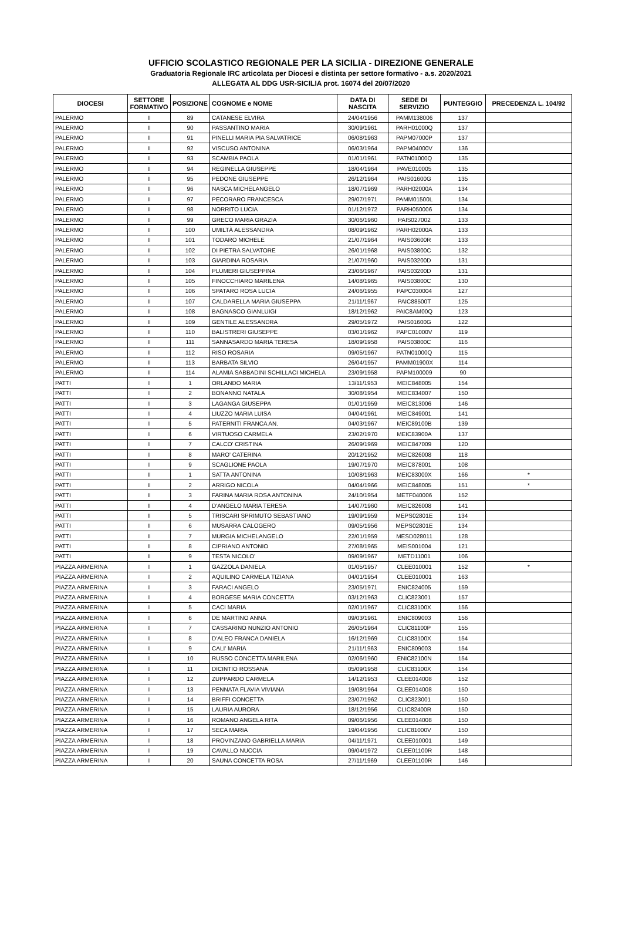UFFICIO SCOLASTICO REGIONALE PER LA SICILIA - DIREZIONE GENERALE
Graduatoria Regionale IRC articolata per Diocesi e distinta per settore formativo - a.s. 2020/2021
ALLEGATA AL DDG USR-SICILIA prot. 16074 del 20/07/2020
| DIOCESI | SETTORE FORMATIVO | POSIZIONE | COGNOME e NOME | DATA DI NASCITA | SEDE DI SERVIZIO | PUNTEGGIO | PRECEDENZA L. 104/92 |
| --- | --- | --- | --- | --- | --- | --- | --- |
| PALERMO | II | 89 | CATANESE ELVIRA | 24/04/1956 | PAMM138006 | 137 | |
| PALERMO | II | 90 | PASSANTINO MARIA | 30/09/1961 | PARH01000Q | 137 | |
| PALERMO | II | 91 | PINELLI MARIA PIA SALVATRICE | 06/08/1963 | PAPM07000P | 137 | |
| PALERMO | II | 92 | VISCUSO ANTONINA | 06/03/1964 | PAPM04000V | 136 | |
| PALERMO | II | 93 | SCAMBIA PAOLA | 01/01/1961 | PATN01000Q | 135 | |
| PALERMO | II | 94 | REGINELLA GIUSEPPE | 18/04/1964 | PAVE010005 | 135 | |
| PALERMO | II | 95 | PEDONE GIUSEPPE | 26/12/1964 | PAIS01600G | 135 | |
| PALERMO | II | 96 | NASCA MICHELANGELO | 18/07/1969 | PARH02000A | 134 | |
| PALERMO | II | 97 | PECORARO FRANCESCA | 29/07/1971 | PAMM01500L | 134 | |
| PALERMO | II | 98 | NORRITO LUCIA | 01/12/1972 | PARH050006 | 134 | |
| PALERMO | II | 99 | GRECO MARIA GRAZIA | 30/06/1960 | PAIS027002 | 133 | |
| PALERMO | II | 100 | UMILTÀ ALESSANDRA | 08/09/1962 | PARH02000A | 133 | |
| PALERMO | II | 101 | TODARO MICHELE | 21/07/1964 | PAIS03600R | 133 | |
| PALERMO | II | 102 | DI PIETRA SALVATORE | 26/01/1968 | PAIS03800C | 132 | |
| PALERMO | II | 103 | GIARDINA ROSARIA | 21/07/1960 | PAIS03200D | 131 | |
| PALERMO | II | 104 | PLUMERI GIUSEPPINA | 23/06/1967 | PAIS03200D | 131 | |
| PALERMO | II | 105 | FINOCCHIARO MARILENA | 14/08/1965 | PAIS03800C | 130 | |
| PALERMO | II | 106 | SPATARO ROSA LUCIA | 24/06/1955 | PAPC030004 | 127 | |
| PALERMO | II | 107 | CALDARELLA MARIA GIUSEPPA | 21/11/1967 | PAIC88500T | 125 | |
| PALERMO | II | 108 | BAGNASCO GIANLUIGI | 18/12/1962 | PAIC8AM00Q | 123 | |
| PALERMO | II | 109 | GENTILE ALESSANDRA | 29/05/1972 | PAIS01600G | 122 | |
| PALERMO | II | 110 | BALISTRERI GIUSEPPE | 03/01/1962 | PAPC01000V | 119 | |
| PALERMO | II | 111 | SANNASARDO MARIA TERESA | 18/09/1958 | PAIS03800C | 116 | |
| PALERMO | II | 112 | RISO ROSARIA | 09/05/1967 | PATN01000Q | 115 | |
| PALERMO | II | 113 | BARBATA SILVIO | 26/04/1957 | PAMM01900X | 114 | |
| PALERMO | II | 114 | ALAMIA SABBADINI SCHILLACI MICHELA | 23/09/1958 | PAPM100009 | 90 | |
| PATTI | I | 1 | ORLANDO MARIA | 13/11/1953 | MEIC848005 | 154 | |
| PATTI | I | 2 | BONANNO NATALA | 30/08/1954 | MEIC834007 | 150 | |
| PATTI | I | 3 | LAGANGA GIUSEPPA | 01/01/1959 | MEIC813006 | 146 | |
| PATTI | I | 4 | LIUZZO MARIA LUISA | 04/04/1961 | MEIC849001 | 141 | |
| PATTI | I | 5 | PATERNITI FRANCA AN. | 04/03/1967 | MEIC89100B | 139 | |
| PATTI | I | 6 | VIRTUOSO CARMELA | 23/02/1970 | MEIC83900A | 137 | |
| PATTI | I | 7 | CALCO' CRISTINA | 26/09/1969 | MEIC847009 | 120 | |
| PATTI | I | 8 | MARO' CATERINA | 20/12/1952 | MEIC826008 | 118 | |
| PATTI | I | 9 | SCAGLIONE PAOLA | 19/07/1970 | MEIC878001 | 108 | |
| PATTI | II | 1 | SATTA ANTONINA | 10/08/1963 | MEIC83000X | 166 | * |
| PATTI | II | 2 | ARRIGO NICOLA | 04/04/1966 | MEIC848005 | 151 | * |
| PATTI | II | 3 | FARINA MARIA ROSA ANTONINA | 24/10/1954 | METF040006 | 152 | |
| PATTI | II | 4 | D'ANGELO MARIA TERESA | 14/07/1960 | MEIC826008 | 141 | |
| PATTI | II | 5 | TRISCARI SPRIMUTO SEBASTIANO | 19/09/1959 | MEPS02801E | 134 | |
| PATTI | II | 6 | MUSARRA CALOGERO | 09/05/1956 | MEPS02801E | 134 | |
| PATTI | II | 7 | MURGIA MICHELANGELO | 22/01/1959 | MESD028011 | 128 | |
| PATTI | II | 8 | CIPRIANO ANTONIO | 27/08/1965 | MEIS001004 | 121 | |
| PATTI | II | 9 | TESTA NICOLO' | 09/09/1967 | METD11001 | 106 | |
| PIAZZA ARMERINA | I | 1 | GAZZOLA DANIELA | 01/05/1957 | CLEE010001 | 152 | * |
| PIAZZA ARMERINA | I | 2 | AQUILINO CARMELA TIZIANA | 04/01/1954 | CLEE010001 | 163 | |
| PIAZZA ARMERINA | I | 3 | FARACI ANGELO | 23/05/1971 | ENIC824005 | 159 | |
| PIAZZA ARMERINA | I | 4 | BORGESE MARIA CONCETTA | 03/12/1963 | CLIC823001 | 157 | |
| PIAZZA ARMERINA | I | 5 | CACI MARIA | 02/01/1967 | CLIC83100X | 156 | |
| PIAZZA ARMERINA | I | 6 | DE MARTINO ANNA | 09/03/1961 | ENIC809003 | 156 | |
| PIAZZA ARMERINA | I | 7 | CASSARINO NUNZIO ANTONIO | 26/05/1964 | CLIC81100P | 155 | |
| PIAZZA ARMERINA | I | 8 | D'ALEO FRANCA DANIELA | 16/12/1969 | CLIC83100X | 154 | |
| PIAZZA ARMERINA | I | 9 | CALI' MARIA | 21/11/1963 | ENIC809003 | 154 | |
| PIAZZA ARMERINA | I | 10 | RUSSO CONCETTA MARILENA | 02/06/1960 | ENIC82100N | 154 | |
| PIAZZA ARMERINA | I | 11 | DICINTIO ROSSANA | 05/09/1958 | CLIC83100X | 154 | |
| PIAZZA ARMERINA | I | 12 | ZUPPARDO CARMELA | 14/12/1953 | CLEE014008 | 152 | |
| PIAZZA ARMERINA | I | 13 | PENNATA FLAVIA VIVIANA | 19/08/1964 | CLEE014008 | 150 | |
| PIAZZA ARMERINA | I | 14 | BRIFFI CONCETTA | 23/07/1962 | CLIC823001 | 150 | |
| PIAZZA ARMERINA | I | 15 | LAURIA AURORA | 18/12/1956 | CLIC82400R | 150 | |
| PIAZZA ARMERINA | I | 16 | ROMANO ANGELA RITA | 09/06/1956 | CLEE014008 | 150 | |
| PIAZZA ARMERINA | I | 17 | SECA MARIA | 19/04/1956 | CLIC81000V | 150 | |
| PIAZZA ARMERINA | I | 18 | PROVINZANO GABRIELLA MARIA | 04/11/1971 | CLEE010001 | 149 | |
| PIAZZA ARMERINA | I | 19 | CAVALLO NUCCIA | 09/04/1972 | CLEE01100R | 148 | |
| PIAZZA ARMERINA | I | 20 | SAUNA CONCETTA ROSA | 27/11/1969 | CLEE01100R | 146 | |